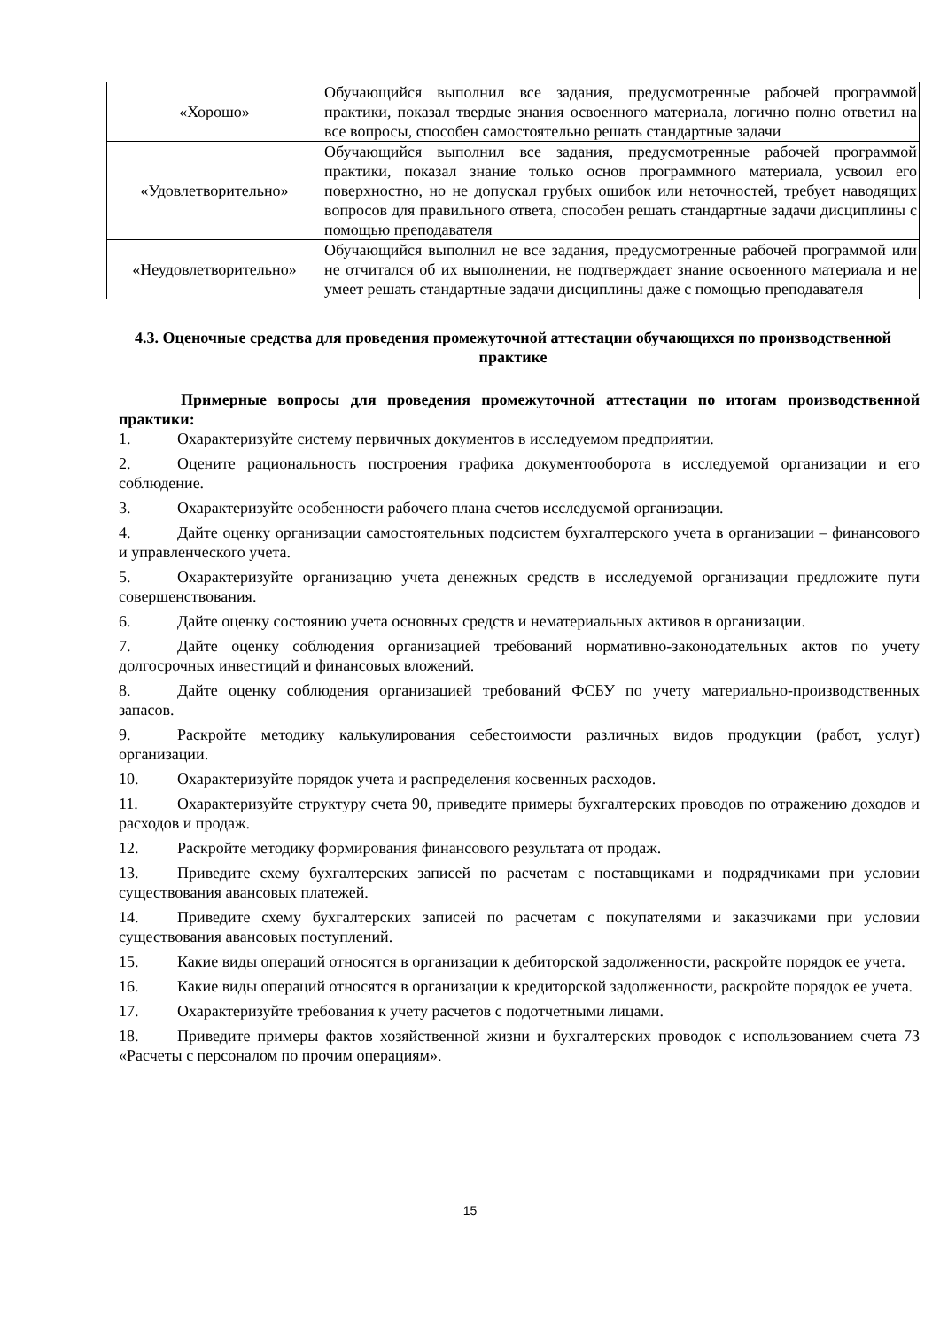| «Хорошо» | Обучающийся выполнил все задания, предусмотренные рабочей программой практики, показал твердые знания освоенного материала, логично полно ответил на все вопросы, способен самостоятельно решать стандартные задачи |
| «Удовлетворительно» | Обучающийся выполнил все задания, предусмотренные рабочей программой практики, показал знание только основ программного материала, усвоил его поверхностно, но не допускал грубых ошибок или неточностей, требует наводящих вопросов для правильного ответа, способен решать стандартные задачи дисциплины с помощью преподавателя |
| «Неудовлетворительно» | Обучающийся выполнил не все задания, предусмотренные рабочей программой или не отчитался об их выполнении, не подтверждает знание освоенного материала и не умеет решать стандартные задачи дисциплины даже с помощью преподавателя |
4.3. Оценочные средства для проведения промежуточной аттестации обучающихся по производственной практике
Примерные вопросы для проведения промежуточной аттестации по итогам производственной практики:
1. Охарактеризуйте систему первичных документов в исследуемом предприятии.
2. Оцените рациональность построения графика документооборота в исследуемой организации и его соблюдение.
3. Охарактеризуйте особенности рабочего плана счетов исследуемой организации.
4. Дайте оценку организации самостоятельных подсистем бухгалтерского учета в организации – финансового и управленческого учета.
5. Охарактеризуйте организацию учета денежных средств в исследуемой организации предложите пути совершенствования.
6. Дайте оценку состоянию учета основных средств и нематериальных активов в организации.
7. Дайте оценку соблюдения организацией требований нормативно-законодательных актов по учету долгосрочных инвестиций и финансовых вложений.
8. Дайте оценку соблюдения организацией требований ФСБУ по учету материально-производственных запасов.
9. Раскройте методику калькулирования себестоимости различных видов продукции (работ, услуг) организации.
10. Охарактеризуйте порядок учета и распределения косвенных расходов.
11. Охарактеризуйте структуру счета 90, приведите примеры бухгалтерских проводов по отражению доходов и расходов и продаж.
12. Раскройте методику формирования финансового результата от продаж.
13. Приведите схему бухгалтерских записей по расчетам с поставщиками и подрядчиками при условии существования авансовых платежей.
14. Приведите схему бухгалтерских записей по расчетам с покупателями и заказчиками при условии существования авансовых поступлений.
15. Какие виды операций относятся в организации к дебиторской задолженности, раскройте порядок ее учета.
16. Какие виды операций относятся в организации к кредиторской задолженности, раскройте порядок ее учета.
17. Охарактеризуйте требования к учету расчетов с подотчетными лицами.
18. Приведите примеры фактов хозяйственной жизни и бухгалтерских проводок с использованием счета 73 «Расчеты с персоналом по прочим операциям».
15